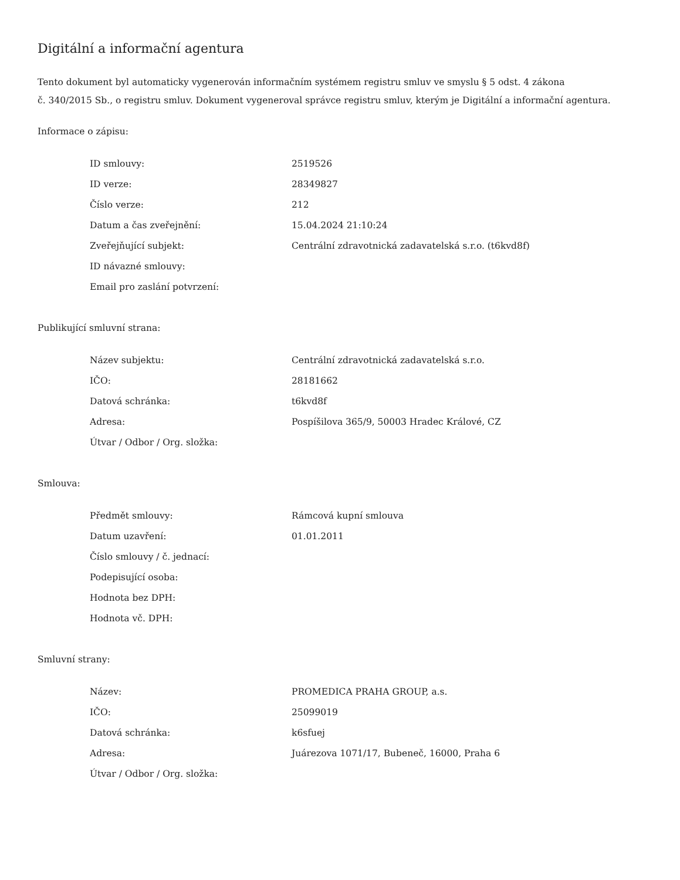Digitální a informační agentura
Tento dokument byl automaticky vygenerován informačním systémem registru smluv ve smyslu § 5 odst. 4 zákona
č. 340/2015 Sb., o registru smluv. Dokument vygeneroval správce registru smluv, kterým je Digitální a informační agentura.
Informace o zápisu:
| ID smlouvy: | 2519526 |
| ID verze: | 28349827 |
| Číslo verze: | 212 |
| Datum a čas zveřejnění: | 15.04.2024 21:10:24 |
| Zveřejňující subjekt: | Centrální zdravotnická zadavatelská s.r.o. (t6kvd8f) |
| ID návazné smlouvy: | |
| Email pro zaslání potvrzení: | |
Publikující smluvní strana:
| Název subjektu: | Centrální zdravotnická zadavatelská s.r.o. |
| IČO: | 28181662 |
| Datová schránka: | t6kvd8f |
| Adresa: | Pospíšilova 365/9, 50003 Hradec Králové, CZ |
| Útvar / Odbor / Org. složka: | |
Smlouva:
| Předmět smlouvy: | Rámcová kupní smlouva |
| Datum uzavření: | 01.01.2011 |
| Číslo smlouvy / č. jednací: | |
| Podepisující osoba: | |
| Hodnota bez DPH: | |
| Hodnota vč. DPH: | |
Smluvní strany:
| Název: | PROMEDICA PRAHA GROUP, a.s. |
| IČO: | 25099019 |
| Datová schránka: | k6sfuej |
| Adresa: | Juárezova 1071/17, Bubeneč, 16000, Praha 6 |
| Útvar / Odbor / Org. složka: | |